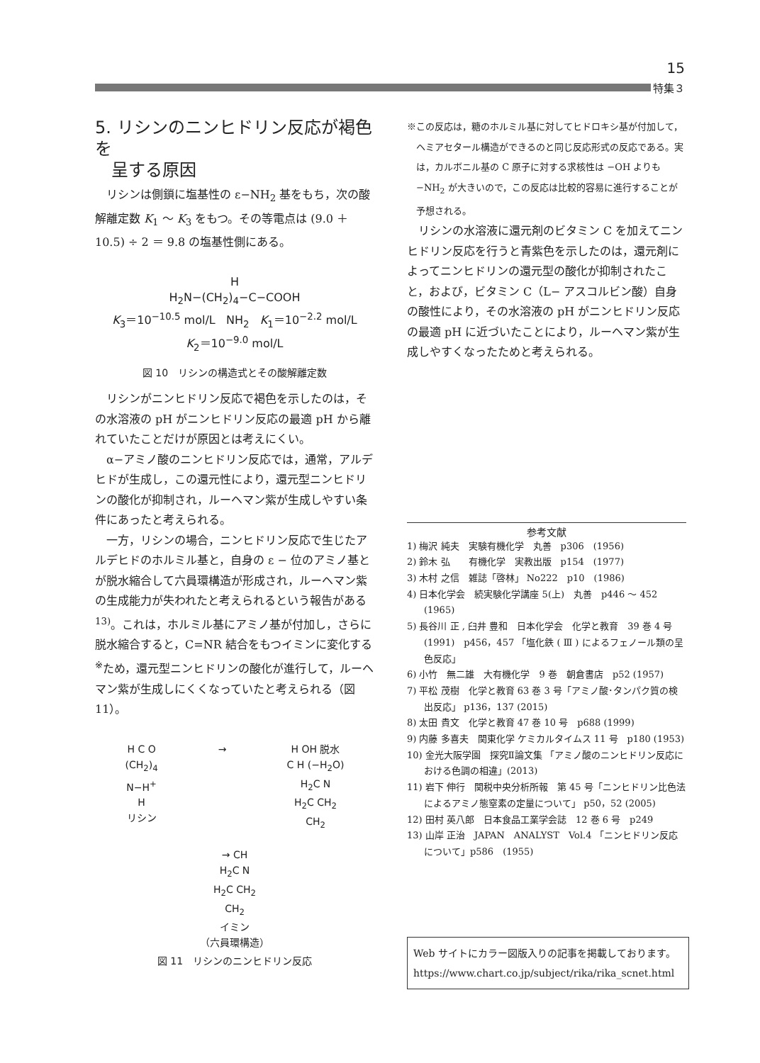15
特集３
5. リシンのニンヒドリン反応が褐色を
呈する原因
リシンは側鎖に塩基性の ε−NH<sub>2</sub> 基をもち，次の酸解離定数 K<sub>1</sub> ～ K<sub>3</sub> をもつ。その等電点は (9.0 ＋ 10.5) ÷ 2 ＝ 9.8 の塩基性側にある。
H
H<sub>2</sub>N−(CH<sub>2</sub>)<sub>4</sub>−C−COOH
K<sub>3</sub>＝10<sup>−10.5</sup> mol/L NH<sub>2</sub> K<sub>1</sub>＝10<sup>−2.2</sup> mol/L
K<sub>2</sub>＝10<sup>−9.0</sup> mol/L
図 10　リシンの構造式とその酸解離定数
リシンがニンヒドリン反応で褐色を示したのは，その水溶液の pH がニンヒドリン反応の最適 pH から離れていたことだけが原因とは考えにくい。
α−アミノ酸のニンヒドリン反応では，通常，アルデヒドが生成し，この還元性により，還元型ニンヒドリンの酸化が抑制され，ルーヘマン紫が生成しやすい条件にあったと考えられる。
一方，リシンの場合，ニンヒドリン反応で生じたアルデヒドのホルミル基と，自身の ε − 位のアミノ基とが脱水縮合して六員環構造が形成され，ルーヘマン紫の生成能力が失われたと考えられるという報告がある <sup>13)</sup>。これは，ホルミル基にアミノ基が付加し，さらに脱水縮合すると，C=NR 結合をもつイミンに変化する<sup>※</sup>ため，還元型ニンヒドリンの酸化が進行して，ルーヘマン紫が生成しにくくなっていたと考えられる（図 11）。
H C O
(CH<sub>2</sub>)<sub>4</sub>
N−H<sup>+</sup>
H
リシン
→ H OH 脱水
C H (−H<sub>2</sub>O)
H<sub>2</sub>C N
H<sub>2</sub>C CH<sub>2</sub>
CH<sub>2</sub>
→ CH
H<sub>2</sub>C N
H<sub>2</sub>C CH<sub>2</sub>
CH<sub>2</sub>
イミン
（六員環構造）
図 11　リシンのニンヒドリン反応
※この反応は，糖のホルミル基に対してヒドロキシ基が付加して，ヘミアセタール構造ができるのと同じ反応形式の反応である。実は，カルボニル基の C 原子に対する求核性は −OH よりも −NH<sub>2</sub> が大きいので，この反応は比較的容易に進行することが予想される。
リシンの水溶液に還元剤のビタミン C を加えてニンヒドリン反応を行うと青紫色を示したのは，還元剤によってニンヒドリンの還元型の酸化が抑制されたこと，および，ビタミン C（L− アスコルビン酸）自身の酸性により，その水溶液の pH がニンヒドリン反応の最適 pH に近づいたことにより，ルーヘマン紫が生成しやすくなったためと考えられる。
参考文献
1) 梅沢 純夫　実験有機化学　丸善　p306　(1956)
2) 鈴木 弘　　有機化学　実教出版　p154　(1977)
3) 木村 之信　雑誌「啓林」 No222　p10　(1986)
4) 日本化学会　続実験化学講座 5(上)　丸善　p446 ～ 452 (1965)
5) 長谷川 正 , 臼井 豊和　日本化学会　化学と教育　39 巻 4 号　(1991)　p456，457 「塩化鉄 ( Ⅲ ) によるフェノール類の呈色反応」
6) 小竹　無二雄　大有機化学　9 巻　朝倉書店　p52 (1957)
7) 平松 茂樹　化学と教育 63 巻 3 号「アミノ酸･タンパク質の検出反応」 p136，137 (2015)
8) 太田 貴文　化学と教育 47 巻 10 号　p688 (1999)
9) 内藤 多喜夫　関東化学 ケミカルタイムス 11 号　p180 (1953)
10) 金光大阪学園　探究Ⅱ論文集 「アミノ酸のニンヒドリン反応における色調の相違」(2013)
11) 岩下 伸行　関税中央分析所報　第 45 号「ニンヒドリン比色法によるアミノ態窒素の定量について」 p50，52 (2005)
12) 田村 英八郎　日本食品工業学会誌　12 巻 6 号　p249
13) 山岸 正治　JAPAN　ANALYST　Vol.4 「ニンヒドリン反応について」p586　(1955)
Web サイトにカラー図版入りの記事を掲載しております。
https://www.chart.co.jp/subject/rika/rika_scnet.html